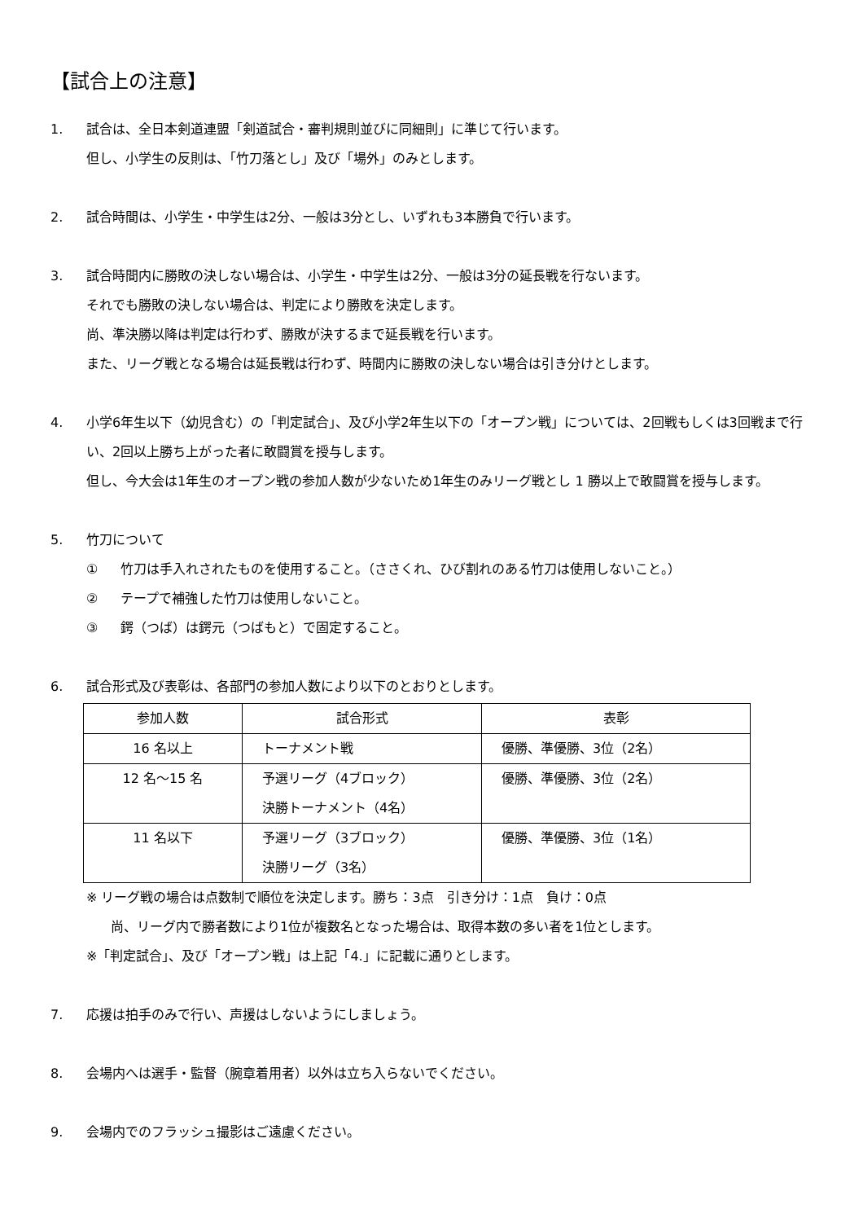【試合上の注意】
1. 試合は、全日本剣道連盟「剣道試合・審判規則並びに同細則」に準じて行います。
但し、小学生の反則は、「竹刀落とし」及び「場外」のみとします。
2. 試合時間は、小学生・中学生は2分、一般は3分とし、いずれも3本勝負で行います。
3. 試合時間内に勝敗の決しない場合は、小学生・中学生は2分、一般は3分の延長戦を行ないます。
それでも勝敗の決しない場合は、判定により勝敗を決定します。
尚、準決勝以降は判定は行わず、勝敗が決するまで延長戦を行います。
また、リーグ戦となる場合は延長戦は行わず、時間内に勝敗の決しない場合は引き分けとします。
4. 小学6年生以下（幼児含む）の「判定試合」、及び小学2年生以下の「オープン戦」については、2回戦もしくは3回戦まで行い、2回以上勝ち上がった者に敢闘賞を授与します。
但し、今大会は1年生のオープン戦の参加人数が少ないため1年生のみリーグ戦とし 1 勝以上で敢闘賞を授与します。
5. 竹刀について
① 竹刀は手入れされたものを使用すること。（ささくれ、ひび割れのある竹刀は使用しないこと。）
② テープで補強した竹刀は使用しないこと。
③ 鍔（つば）は鍔元（つばもと）で固定すること。
6. 試合形式及び表彰は、各部門の参加人数により以下のとおりとします。
| 参加人数 | 試合形式 | 表彰 |
| --- | --- | --- |
| 16 名以上 | トーナメント戦 | 優勝、準優勝、3位（2名） |
| 12 名～15 名 | 予選リーグ（4ブロック） 決勝トーナメント（4名） | 優勝、準優勝、3位（2名） |
| 11 名以下 | 予選リーグ（3ブロック） 決勝リーグ（3名） | 優勝、準優勝、3位（1名） |
※ リーグ戦の場合は点数制で順位を決定します。勝ち：3点　引き分け：1点　負け：0点
尚、リーグ内で勝者数により1位が複数名となった場合は、取得本数の多い者を1位とします。
※「判定試合」、及び「オープン戦」は上記「4.」に記載に通りとします。
7. 応援は拍手のみで行い、声援はしないようにしましょう。
8. 会場内へは選手・監督（腕章着用者）以外は立ち入らないでください。
9. 会場内でのフラッシュ撮影はご遠慮ください。